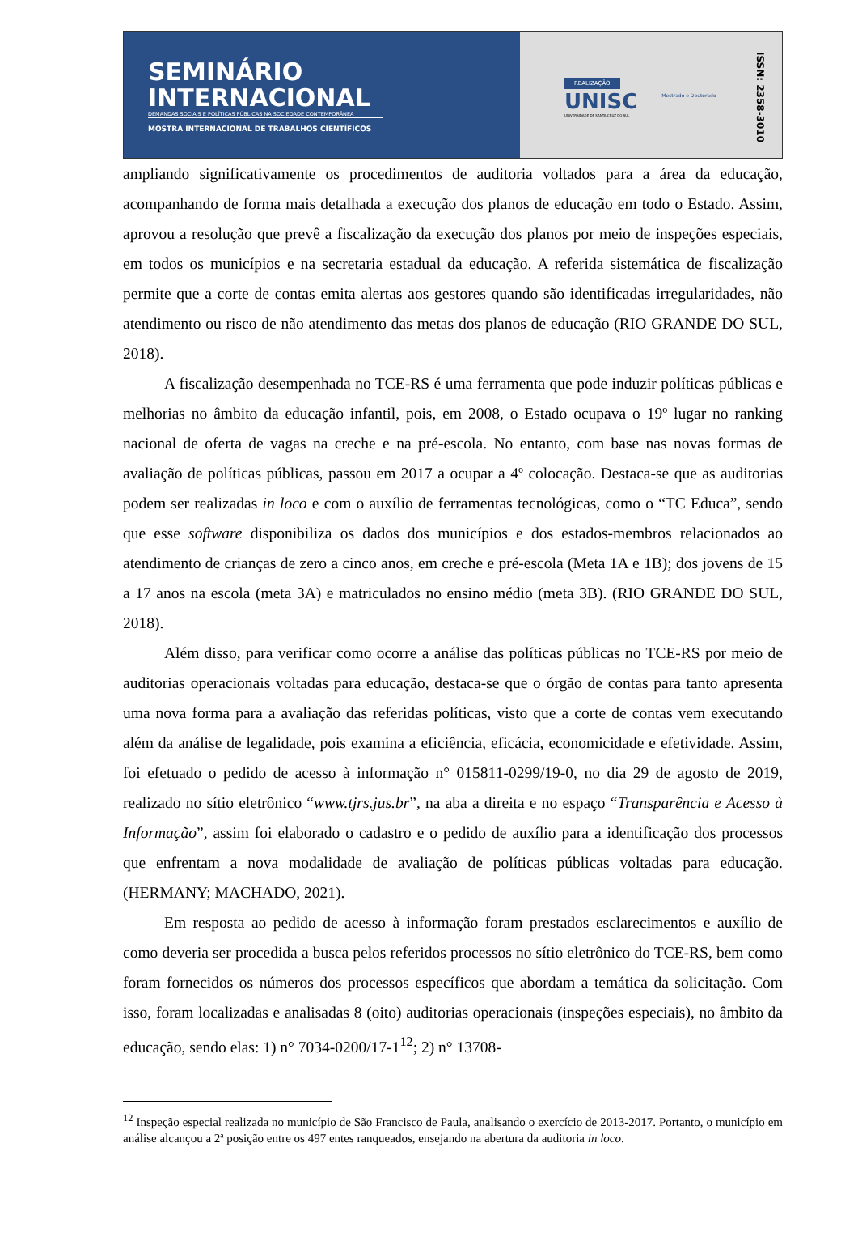SEMINÁRIO
INTERNACIONAL
DEMANDAS SOCIAIS E POLÍTICAS PÚBLICAS NA SOCIEDADE CONTEMPORÂNEA
MOSTRA INTERNACIONAL DE TRABALHOS CIENTÍFICOS
REALIZAÇÃO
UNISC
UNIVERSIDADE DE SANTA CRUZ DO SUL
Mestrado e Doutorado
ISSN: 2358-3010
ampliando significativamente os procedimentos de auditoria voltados para a área da educação, acompanhando de forma mais detalhada a execução dos planos de educação em todo o Estado. Assim, aprovou a resolução que prevê a fiscalização da execução dos planos por meio de inspeções especiais, em todos os municípios e na secretaria estadual da educação. A referida sistemática de fiscalização permite que a corte de contas emita alertas aos gestores quando são identificadas irregularidades, não atendimento ou risco de não atendimento das metas dos planos de educação (RIO GRANDE DO SUL, 2018).
A fiscalização desempenhada no TCE-RS é uma ferramenta que pode induzir políticas públicas e melhorias no âmbito da educação infantil, pois, em 2008, o Estado ocupava o 19º lugar no ranking nacional de oferta de vagas na creche e na pré-escola. No entanto, com base nas novas formas de avaliação de políticas públicas, passou em 2017 a ocupar a 4º colocação. Destaca-se que as auditorias podem ser realizadas in loco e com o auxílio de ferramentas tecnológicas, como o “TC Educa”, sendo que esse software disponibiliza os dados dos municípios e dos estados-membros relacionados ao atendimento de crianças de zero a cinco anos, em creche e pré-escola (Meta 1A e 1B); dos jovens de 15 a 17 anos na escola (meta 3A) e matriculados no ensino médio (meta 3B). (RIO GRANDE DO SUL, 2018).
Além disso, para verificar como ocorre a análise das políticas públicas no TCE-RS por meio de auditorias operacionais voltadas para educação, destaca-se que o órgão de contas para tanto apresenta uma nova forma para a avaliação das referidas políticas, visto que a corte de contas vem executando além da análise de legalidade, pois examina a eficiência, eficácia, economicidade e efetividade. Assim, foi efetuado o pedido de acesso à informação n° 015811-0299/19-0, no dia 29 de agosto de 2019, realizado no sítio eletrônico “www.tjrs.jus.br”, na aba a direita e no espaço “Transparência e Acesso à Informação”, assim foi elaborado o cadastro e o pedido de auxílio para a identificação dos processos que enfrentam a nova modalidade de avaliação de políticas públicas voltadas para educação. (HERMANY; MACHADO, 2021).
Em resposta ao pedido de acesso à informação foram prestados esclarecimentos e auxílio de como deveria ser procedida a busca pelos referidos processos no sítio eletrônico do TCE-RS, bem como foram fornecidos os números dos processos específicos que abordam a temática da solicitação. Com isso, foram localizadas e analisadas 8 (oito) auditorias operacionais (inspeções especiais), no âmbito da educação, sendo elas: 1) n° 7034-0200/17-1<sup>12</sup>; 2) n° 13708-
<sup>12</sup> Inspeção especial realizada no município de São Francisco de Paula, analisando o exercício de 2013-2017. Portanto, o município em análise alcançou a 2ª posição entre os 497 entes ranqueados, ensejando na abertura da auditoria in loco.